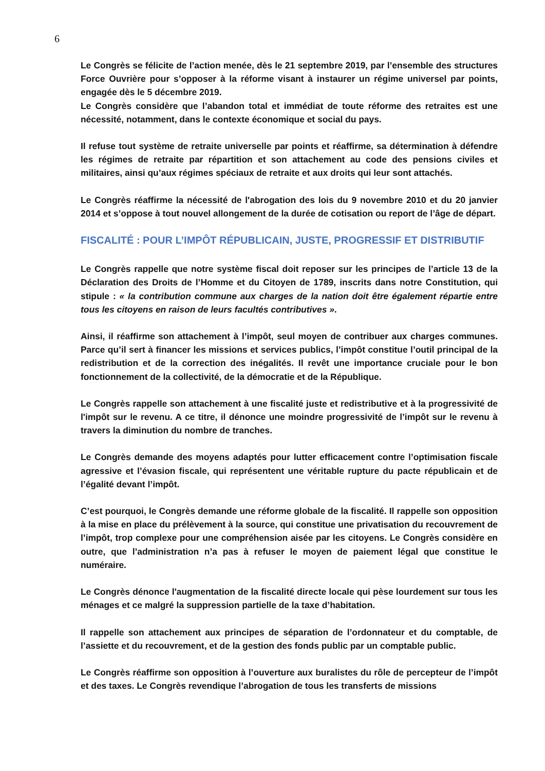6
Le Congrès se félicite de l’action menée, dès le 21 septembre 2019, par l’ensemble des structures Force Ouvrière pour s’opposer à la réforme visant à instaurer un régime universel par points, engagée dès le 5 décembre 2019.
Le Congrès considère que l’abandon total et immédiat de toute réforme des retraites est une nécessité, notamment, dans le contexte économique et social du pays.
Il refuse tout système de retraite universelle par points et réaffirme, sa détermination à défendre les régimes de retraite par répartition et son attachement au code des pensions civiles et militaires, ainsi qu’aux régimes spéciaux de retraite et aux droits qui leur sont attachés.
Le Congrès réaffirme la nécessité de l'abrogation des lois du 9 novembre 2010 et du 20 janvier 2014 et s’oppose à tout nouvel allongement de la durée de cotisation ou report de l’âge de départ.
FISCALITÉ : POUR L’IMPÔT RÉPUBLICAIN, JUSTE, PROGRESSIF ET DISTRIBUTIF
Le Congrès rappelle que notre système fiscal doit reposer sur les principes de l’article 13 de la Déclaration des Droits de l’Homme et du Citoyen de 1789, inscrits dans notre Constitution, qui stipule : « la contribution commune aux charges de la nation doit être également répartie entre tous les citoyens en raison de leurs facultés contributives ».
Ainsi, il réaffirme son attachement à l’impôt, seul moyen de contribuer aux charges communes. Parce qu’il sert à financer les missions et services publics, l’impôt constitue l’outil principal de la redistribution et de la correction des inégalités. Il revêt une importance cruciale pour le bon fonctionnement de la collectivité, de la démocratie et de la République.
Le Congrès rappelle son attachement à une fiscalité juste et redistributive et à la progressivité de l'impôt sur le revenu. A ce titre, il dénonce une moindre progressivité de l’impôt sur le revenu à travers la diminution du nombre de tranches.
Le Congrès demande des moyens adaptés pour lutter efficacement contre l’optimisation fiscale agressive et l’évasion fiscale, qui représentent une véritable rupture du pacte républicain et de l’égalité devant l’impôt.
C’est pourquoi, le Congrès demande une réforme globale de la fiscalité. Il rappelle son opposition à la mise en place du prélèvement à la source, qui constitue une privatisation du recouvrement de l’impôt, trop complexe pour une compréhension aisée par les citoyens. Le Congrès considère en outre, que l’administration n’a pas à refuser le moyen de paiement légal que constitue le numéraire.
Le Congrès dénonce l'augmentation de la fiscalité directe locale qui pèse lourdement sur tous les ménages et ce malgré la suppression partielle de la taxe d’habitation.
Il rappelle son attachement aux principes de séparation de l’ordonnateur et du comptable, de l’assiette et du recouvrement, et de la gestion des fonds public par un comptable public.
Le Congrès réaffirme son opposition à l’ouverture aux buralistes du rôle de percepteur de l’impôt et des taxes. Le Congrès revendique l’abrogation de tous les transferts de missions